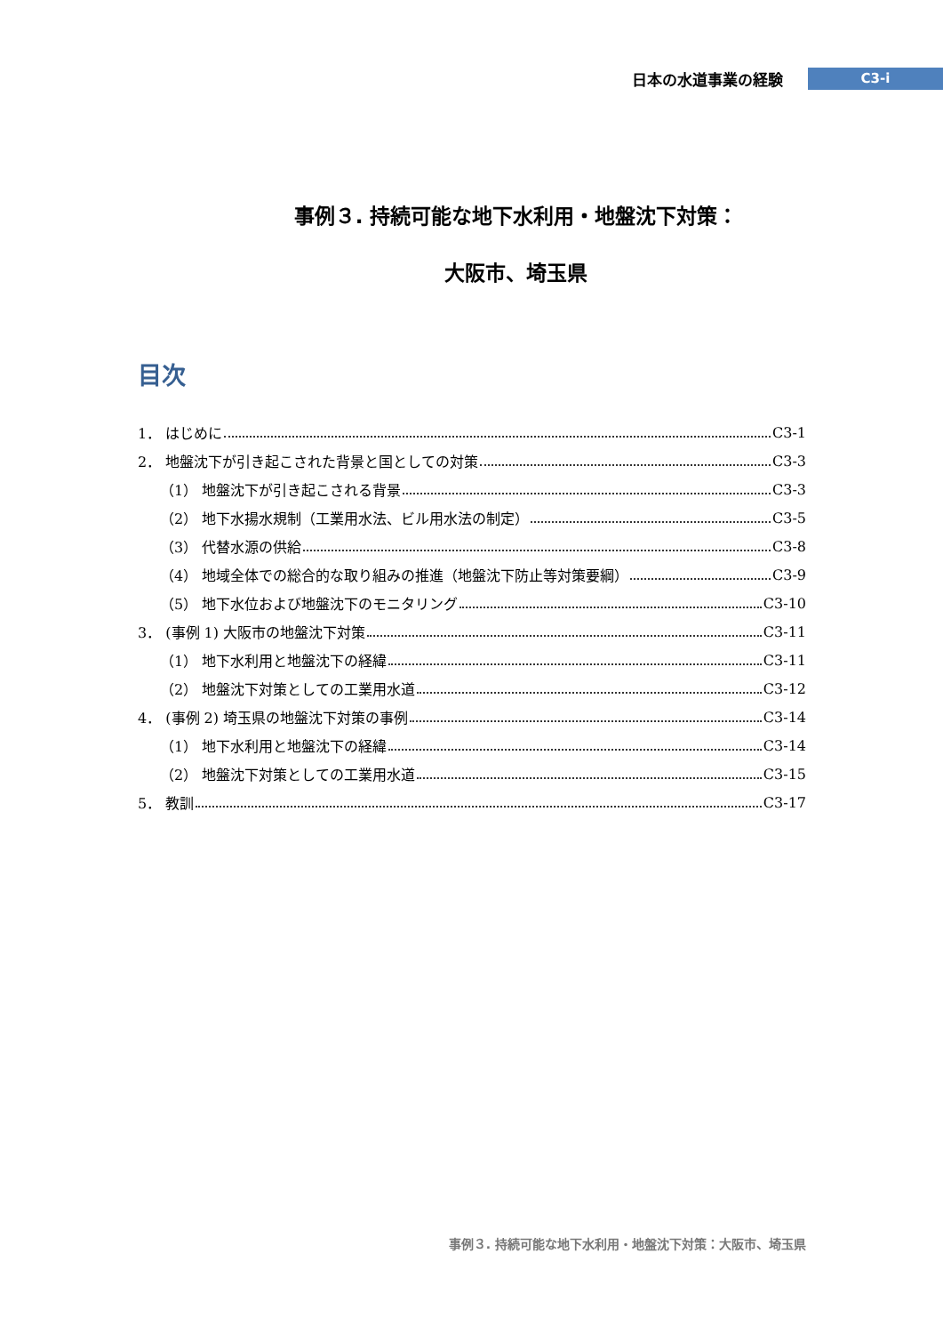日本の水道事業の経験 C3-i
事例３. 持続可能な地下水利用・地盤沈下対策：
大阪市、埼玉県
目次
1． はじめに C3-1
2． 地盤沈下が引き起こされた背景と国としての対策 C3-3
（1） 地盤沈下が引き起こされる背景 C3-3
（2） 地下水揚水規制（工業用水法、ビル用水法の制定） C3-5
（3） 代替水源の供給 C3-8
（4） 地域全体での総合的な取り組みの推進（地盤沈下防止等対策要綱） C3-9
（5） 地下水位および地盤沈下のモニタリング C3-10
3． (事例 1) 大阪市の地盤沈下対策 C3-11
（1） 地下水利用と地盤沈下の経緯 C3-11
（2） 地盤沈下対策としての工業用水道 C3-12
4． (事例 2) 埼玉県の地盤沈下対策の事例 C3-14
（1） 地下水利用と地盤沈下の経緯 C3-14
（2） 地盤沈下対策としての工業用水道 C3-15
5． 教訓 C3-17
事例３. 持続可能な地下水利用・地盤沈下対策：大阪市、埼玉県